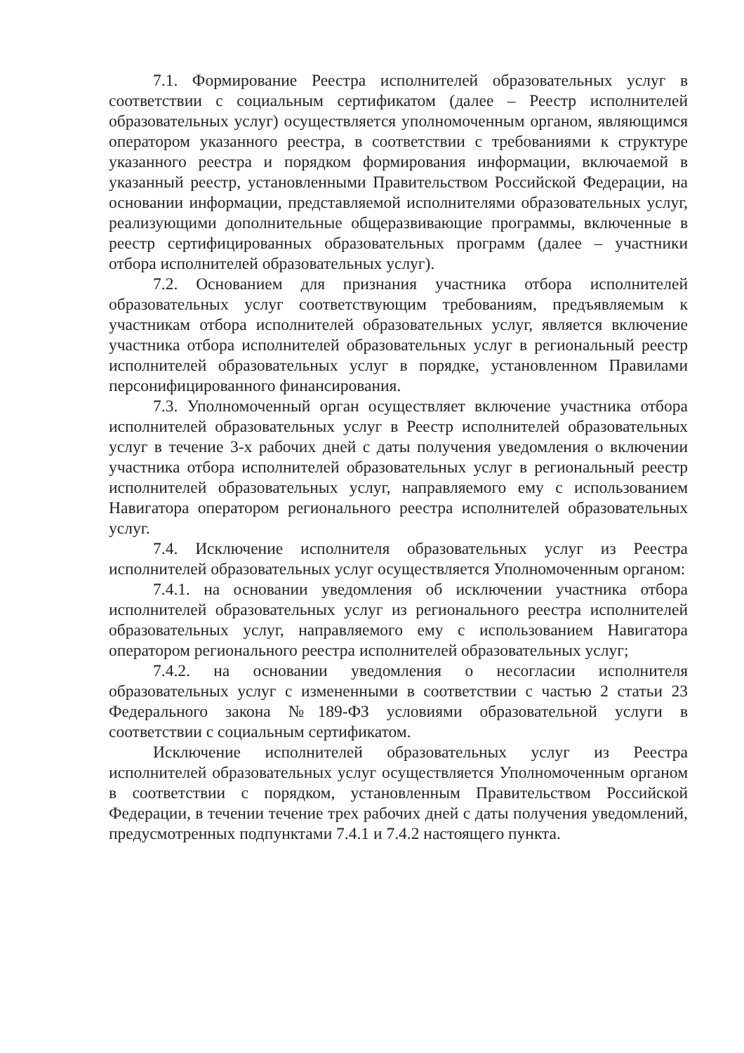7.1. Формирование Реестра исполнителей образовательных услуг в соответствии с социальным сертификатом (далее – Реестр исполнителей образовательных услуг) осуществляется уполномоченным органом, являющимся оператором указанного реестра, в соответствии с требованиями к структуре указанного реестра и порядком формирования информации, включаемой в указанный реестр, установленными Правительством Российской Федерации, на основании информации, представляемой исполнителями образовательных услуг, реализующими дополнительные общеразвивающие программы, включенные в реестр сертифицированных образовательных программ (далее – участники отбора исполнителей образовательных услуг).
7.2. Основанием для признания участника отбора исполнителей образовательных услуг соответствующим требованиям, предъявляемым к участникам отбора исполнителей образовательных услуг, является включение участника отбора исполнителей образовательных услуг в региональный реестр исполнителей образовательных услуг в порядке, установленном Правилами персонифицированного финансирования.
7.3. Уполномоченный орган осуществляет включение участника отбора исполнителей образовательных услуг в Реестр исполнителей образовательных услуг в течение 3-х рабочих дней с даты получения уведомления о включении участника отбора исполнителей образовательных услуг в региональный реестр исполнителей образовательных услуг, направляемого ему с использованием Навигатора оператором регионального реестра исполнителей образовательных услуг.
7.4. Исключение исполнителя образовательных услуг из Реестра исполнителей образовательных услуг осуществляется Уполномоченным органом:
7.4.1. на основании уведомления об исключении участника отбора исполнителей образовательных услуг из регионального реестра исполнителей образовательных услуг, направляемого ему с использованием Навигатора оператором регионального реестра исполнителей образовательных услуг;
7.4.2. на основании уведомления о несогласии исполнителя образовательных услуг с измененными в соответствии с частью 2 статьи 23 Федерального закона №189-ФЗ условиями образовательной услуги в соответствии с социальным сертификатом.
Исключение исполнителей образовательных услуг из Реестра исполнителей образовательных услуг осуществляется Уполномоченным органом в соответствии с порядком, установленным Правительством Российской Федерации, в течении течение трех рабочих дней с даты получения уведомлений, предусмотренных подпунктами 7.4.1 и 7.4.2 настоящего пункта.